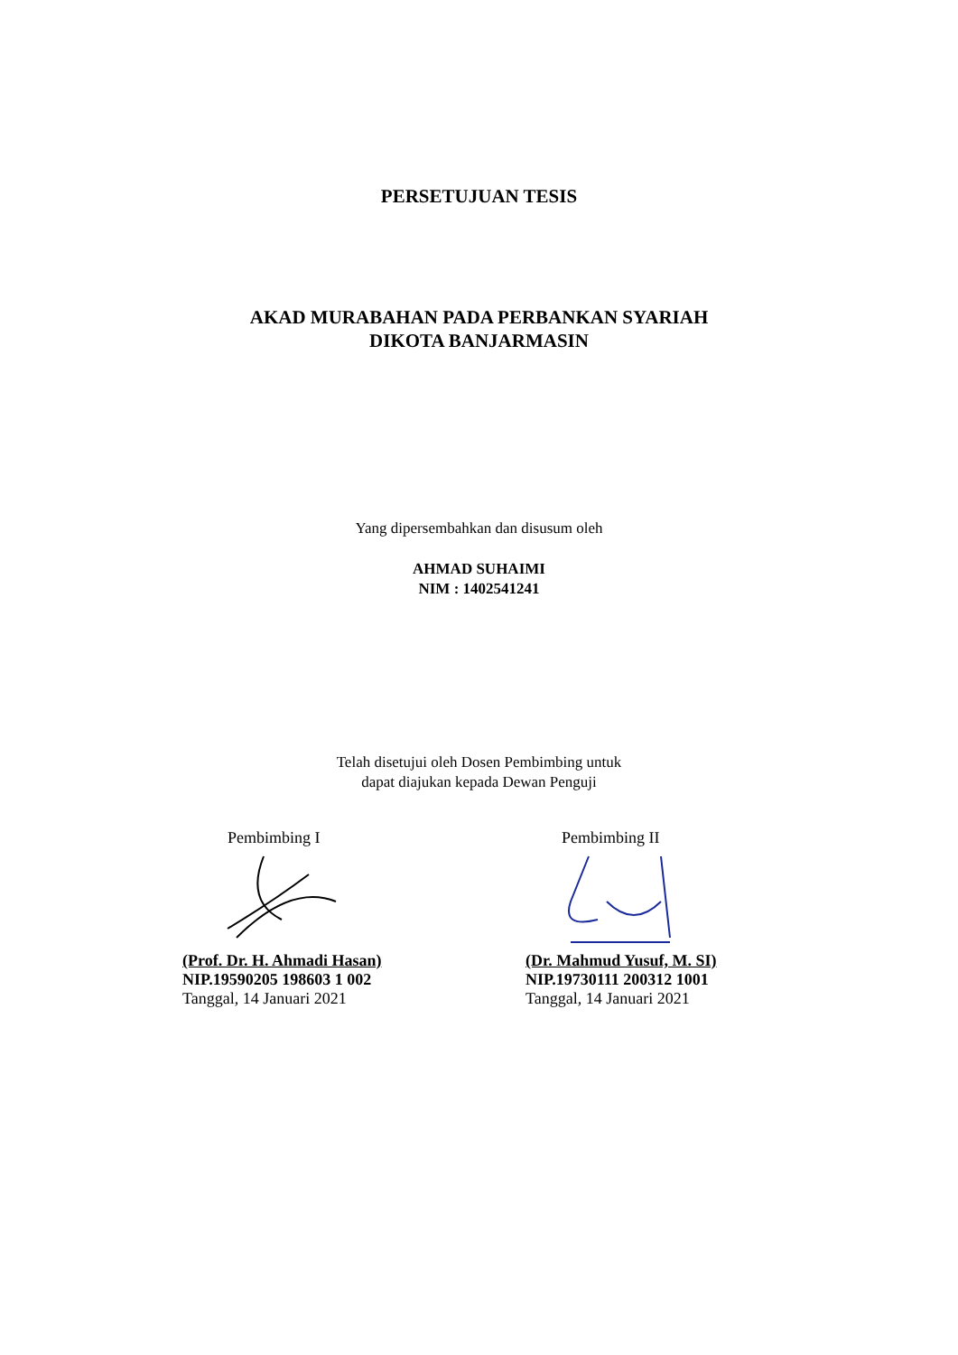PERSETUJUAN TESIS
AKAD MURABAHAN PADA PERBANKAN SYARIAH
DIKOTA BANJARMASIN
Yang dipersembahkan dan disusum oleh
AHMAD SUHAIMI
NIM : 1402541241
Telah disetujui oleh Dosen Pembimbing untuk
dapat diajukan kepada Dewan Penguji
Pembimbing I
(Prof. Dr. H. Ahmadi Hasan)
NIP.19590205 198603 1 002
Tanggal, 14 Januari 2021
Pembimbing II
(Dr. Mahmud Yusuf, M. SI)
NIP.19730111 200312 1001
Tanggal, 14 Januari 2021